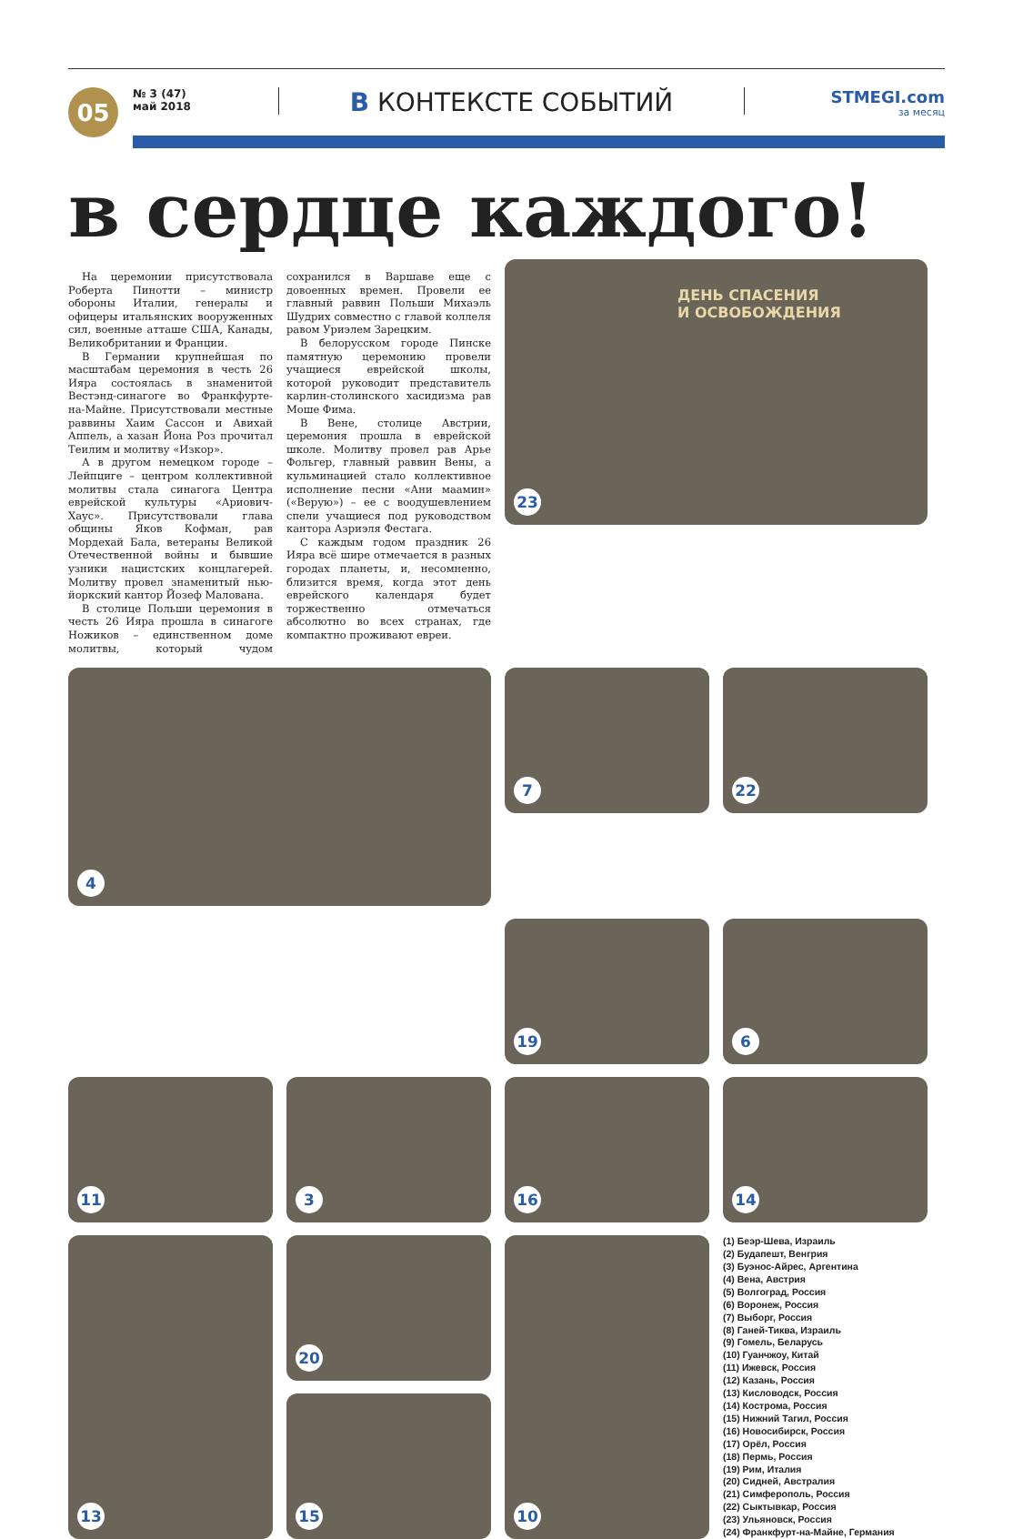05
№ 3 (47)
май 2018
В КОНТЕКСТЕ СОБЫТИЙ
STMEGI.com
за месяц
в сердце каждого!
На церемонии присутствовала Роберта Пинотти – министр обороны Италии, генералы и офицеры итальянских вооруженных сил, военные атташе США, Канады, Великобритании и Франции.
В Германии крупнейшая по масштабам церемония в честь 26 Ияра состоялась в знаменитой Вестэнд-синагоге во Франкфурте-на-Майне. Присутствовали местные раввины Хаим Сассон и Авихай Аппель, а хазан Йона Роз прочитал Теилим и молитву «Изкор».
А в другом немецком городе – Лейпциге – центром коллективной молитвы стала синагога Центра еврейской культуры «Ариович-Хаус». Присутствовали глава общины Яков Кофман, рав Мордехай Бала, ветераны Великой Отечественной войны и бывшие узники нацистских концлагерей. Молитву провел знаменитый нью-йоркский кантор Йозеф Малована.
В столице Польши церемония в честь 26 Ияра прошла в синагоге Ножиков – единственном доме молитвы, который чудом сохранился в Варшаве еще с довоенных времен. Провели ее главный раввин Польши Михаэль Шудрих совместно с главой коллеля равом Уриэлем Зарецким.
В белорусском городе Пинске памятную церемонию провели учащиеся еврейской школы, которой руководит представитель карлин-столинского хасидизма рав Моше Фима.
В Вене, столице Австрии, церемония прошла в еврейской школе. Молитву провел рав Арье Фольгер, главный раввин Вены, а кульминацией стало коллективное исполнение песни «Ани маамин» («Верую») – ее с воодушевлением спели учащиеся под руководством кантора Азриэля Фестага.
С каждым годом праздник 26 Ияра всё шире отмечается в разных городах планеты, и, несомненно, близится время, когда этот день еврейского календаря будет торжественно отмечаться абсолютно во всех странах, где компактно проживают евреи.
23
ДЕНЬ СПАСЕНИЯ
И ОСВОБОЖДЕНИЯ
4
7
22
19
6
11
3
16
14
13
20
10
(1) Беэр-Шева, Израиль
(2) Будапешт, Венгрия
(3) Буэнос-Айрес, Аргентина
(4) Вена, Австрия
(5) Волгоград, Россия
(6) Воронеж, Россия
(7) Выборг, Россия
(8) Ганей-Тиква, Израиль
(9) Гомель, Беларусь
(10) Гуанчжоу, Китай
(11) Ижевск, Россия
(12) Казань, Россия
(13) Кисловодск, Россия
(14) Кострома, Россия
(15) Нижний Тагил, Россия
(16) Новосибирск, Россия
(17) Орёл, Россия
(18) Пермь, Россия
(19) Рим, Италия
(20) Сидней, Австралия
(21) Симферополь, Россия
(22) Сыктывкар, Россия
(23) Ульяновск, Россия
(24) Франкфурт-на-Майне, Германия
15